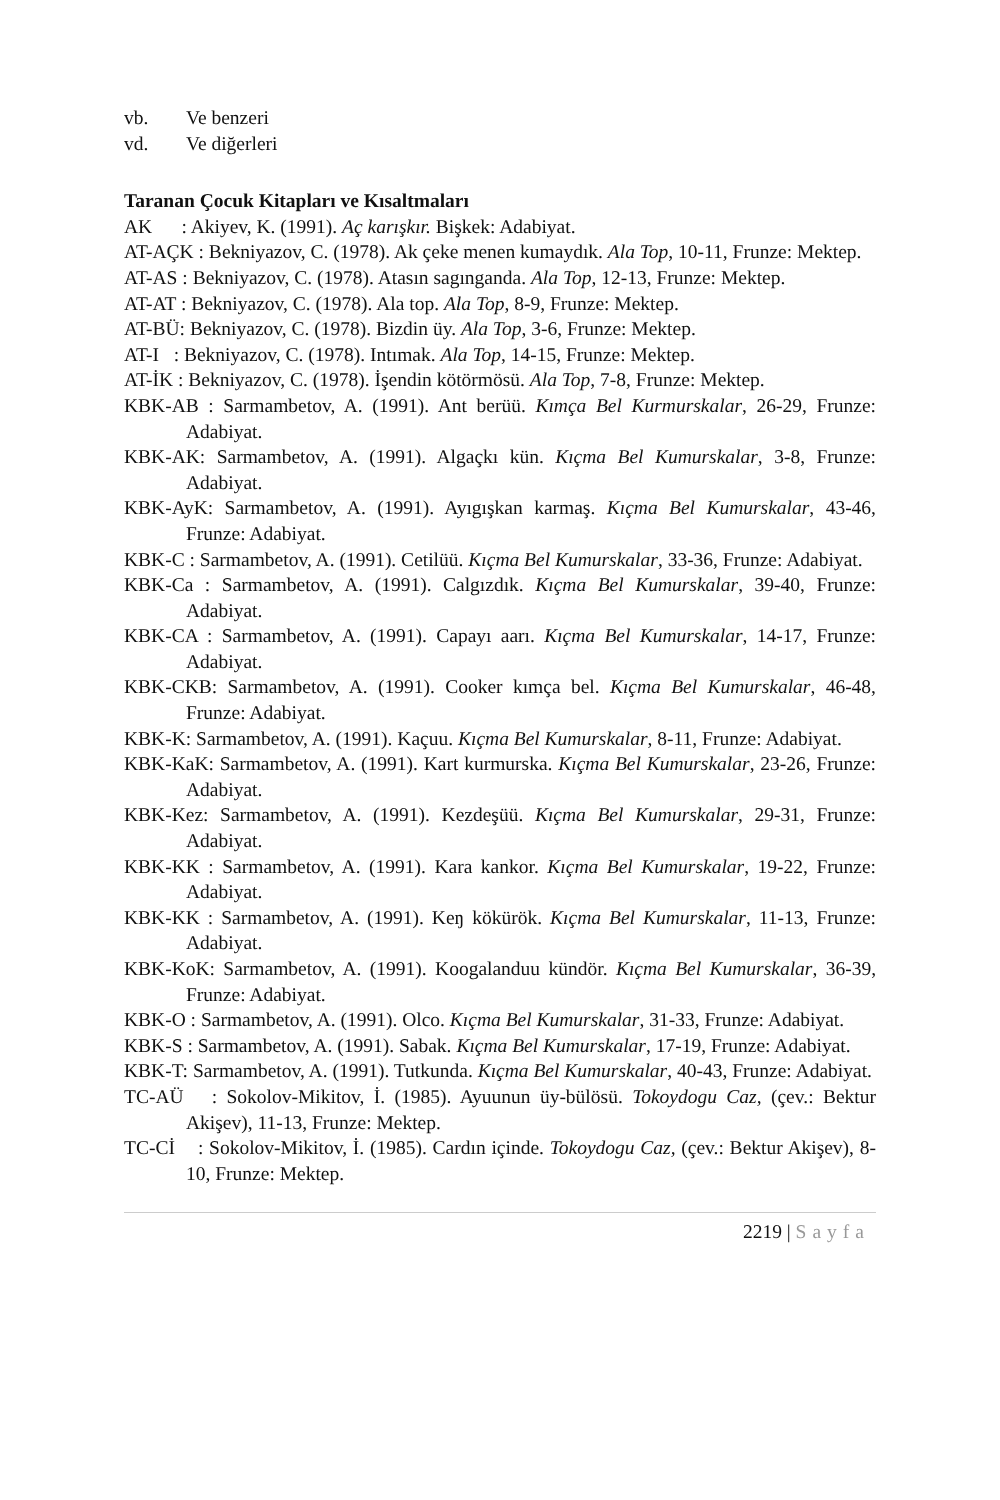vb. Ve benzeri
vd. Ve diğerleri
Taranan Çocuk Kitapları ve Kısaltmaları
AK : Akiyev, K. (1991). Aç karışkır. Bişkek: Adabiyat.
AT-AÇK : Bekniyazov, C. (1978). Ak çeke menen kumaydık. Ala Top, 10-11, Frunze: Mektep.
AT-AS : Bekniyazov, C. (1978). Atasın sagınganda. Ala Top, 12-13, Frunze: Mektep.
AT-AT : Bekniyazov, C. (1978). Ala top. Ala Top, 8-9, Frunze: Mektep.
AT-BÜ: Bekniyazov, C. (1978). Bizdin üy. Ala Top, 3-6, Frunze: Mektep.
AT-I : Bekniyazov, C. (1978). Intımak. Ala Top, 14-15, Frunze: Mektep.
AT-İK : Bekniyazov, C. (1978). İşendin kötörmösü. Ala Top, 7-8, Frunze: Mektep.
KBK-AB : Sarmambetov, A. (1991). Ant berüü. Kımça Bel Kurmurskalar, 26-29, Frunze: Adabiyat.
KBK-AK: Sarmambetov, A. (1991). Algaçkı kün. Kıçma Bel Kumurskalar, 3-8, Frunze: Adabiyat.
KBK-AyK: Sarmambetov, A. (1991). Ayıgışkan karmaş. Kıçma Bel Kumurskalar, 43-46, Frunze: Adabiyat.
KBK-C : Sarmambetov, A. (1991). Cetilüü. Kıçma Bel Kumurskalar, 33-36, Frunze: Adabiyat.
KBK-Ca : Sarmambetov, A. (1991). Calgızdık. Kıçma Bel Kumurskalar, 39-40, Frunze: Adabiyat.
KBK-CA : Sarmambetov, A. (1991). Capayı aarı. Kıçma Bel Kumurskalar, 14-17, Frunze: Adabiyat.
KBK-CKB: Sarmambetov, A. (1991). Cooker kımça bel. Kıçma Bel Kumurskalar, 46-48, Frunze: Adabiyat.
KBK-K: Sarmambetov, A. (1991). Kaçuu. Kıçma Bel Kumurskalar, 8-11, Frunze: Adabiyat.
KBK-KaK: Sarmambetov, A. (1991). Kart kurmurska. Kıçma Bel Kumurskalar, 23-26, Frunze: Adabiyat.
KBK-Kez: Sarmambetov, A. (1991). Kezdeşüü. Kıçma Bel Kumurskalar, 29-31, Frunze: Adabiyat.
KBK-KK : Sarmambetov, A. (1991). Kara kankor. Kıçma Bel Kumurskalar, 19-22, Frunze: Adabiyat.
KBK-KK : Sarmambetov, A. (1991). Keŋ kökürök. Kıçma Bel Kumurskalar, 11-13, Frunze: Adabiyat.
KBK-KoK: Sarmambetov, A. (1991). Koogalanduu kündör. Kıçma Bel Kumurskalar, 36-39, Frunze: Adabiyat.
KBK-O : Sarmambetov, A. (1991). Olco. Kıçma Bel Kumurskalar, 31-33, Frunze: Adabiyat.
KBK-S : Sarmambetov, A. (1991). Sabak. Kıçma Bel Kumurskalar, 17-19, Frunze: Adabiyat.
KBK-T: Sarmambetov, A. (1991). Tutkunda. Kıçma Bel Kumurskalar, 40-43, Frunze: Adabiyat.
TC-AÜ : Sokolov-Mikitov, İ. (1985). Ayuunun üy-bülösü. Tokoydogu Caz, (çev.: Bektur Akişev), 11-13, Frunze: Mektep.
TC-Cİ : Sokolov-Mikitov, İ. (1985). Cardın içinde. Tokoydogu Caz, (çev.: Bektur Akişev), 8-10, Frunze: Mektep.
2219 | Sayfa